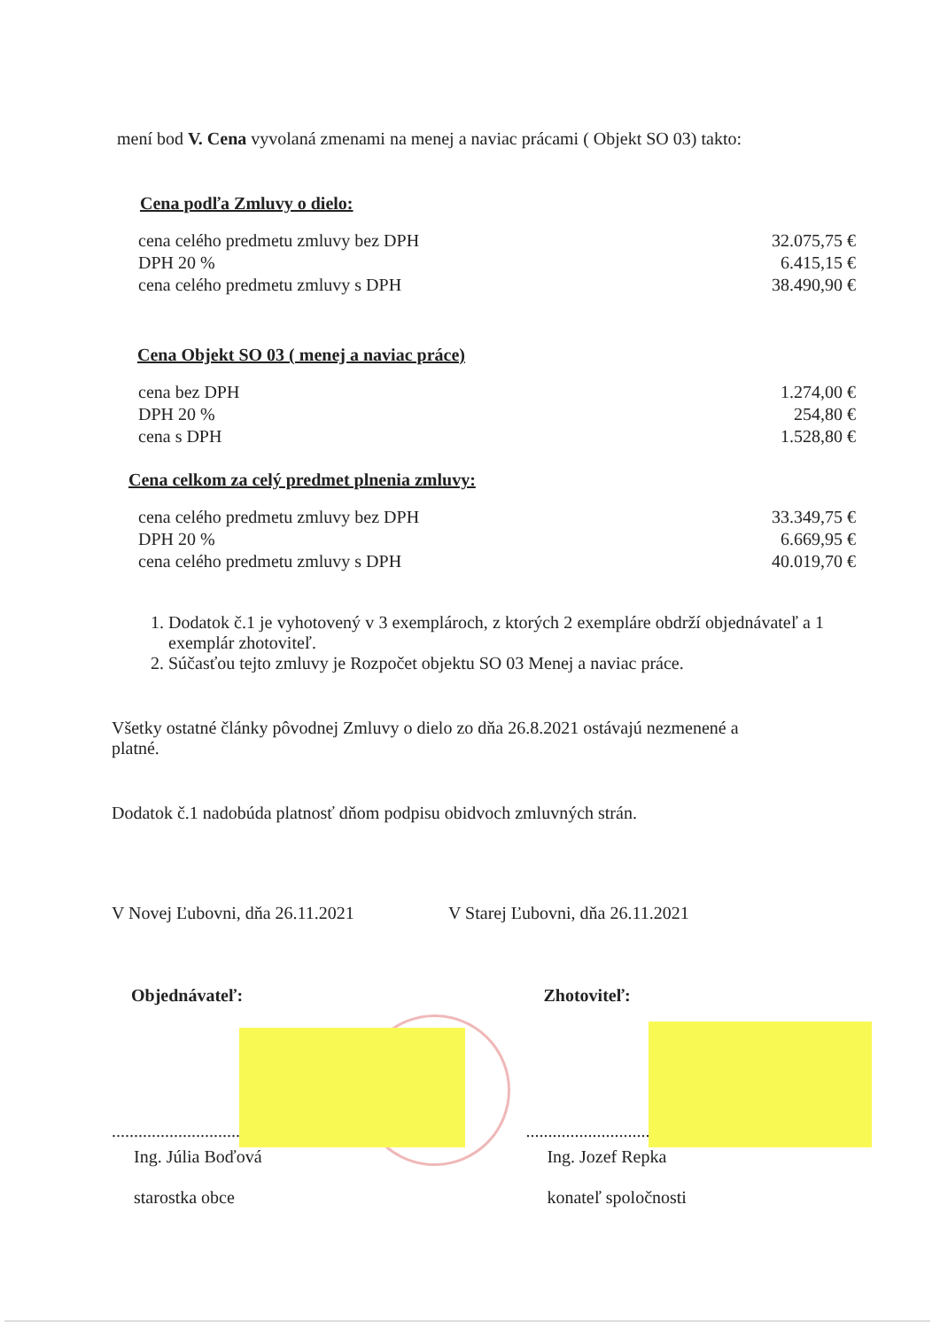mení bod V. Cena vyvolaná zmenami na menej a naviac prácami ( Objekt SO 03) takto:
Cena podľa Zmluvy o dielo:
| cena celého predmetu zmluvy bez DPH | 32.075,75 € |
| DPH 20 % | 6.415,15 € |
| cena celého predmetu zmluvy s DPH | 38.490,90 € |
Cena Objekt SO 03 ( menej a naviac práce)
| cena bez DPH | 1.274,00 € |
| DPH 20 % | 254,80 € |
| cena s DPH | 1.528,80 € |
Cena celkom za celý predmet plnenia zmluvy:
| cena celého predmetu zmluvy bez DPH | 33.349,75 € |
| DPH 20 % | 6.669,95 € |
| cena celého predmetu zmluvy s DPH | 40.019,70 € |
1. Dodatok č.1 je vyhotovený v 3 exemplároch, z ktorých 2 exempláre obdrží objednávateľ a 1 exemplár zhotoviteľ.
2. Súčasťou tejto zmluvy je Rozpočet objektu SO 03 Menej a naviac práce.
Všetky ostatné články pôvodnej Zmluvy o dielo zo dňa 26.8.2021 ostávajú nezmenené a platné.
Dodatok č.1 nadobúda platnosť dňom podpisu obidvoch zmluvných strán.
V Novej Ľubovni, dňa 26.11.2021 V Starej Ľubovni, dňa 26.11.2021
Objednávateľ: Zhotoviteľ:
..........................................................
..........................................................
Ing. Júlia Boďová
starostka obce
Ing. Jozef Repka
konateľ spoločnosti